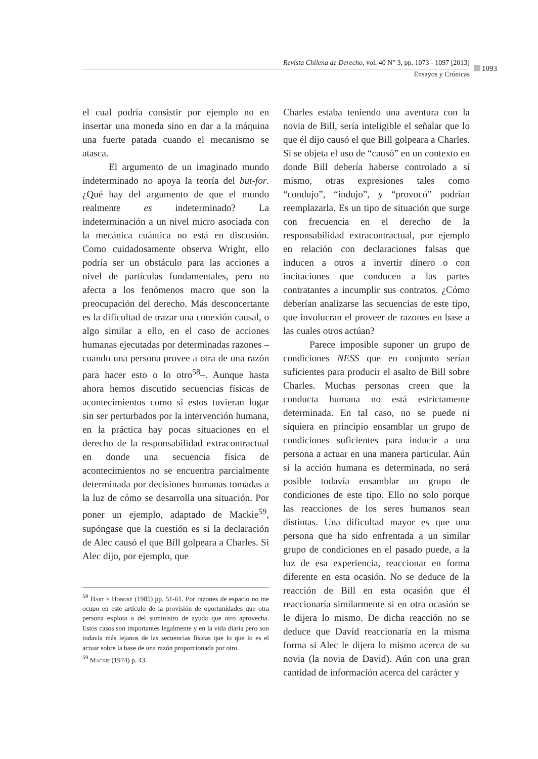Revista Chilena de Derecho, vol. 40 N° 3, pp. 1073 - 1097 [2013]
Ensayos y Crónicas
1093
el cual podría consistir por ejemplo no en insertar una moneda sino en dar a la máquina una fuerte patada cuando el mecanismo se atasca.
El argumento de un imaginado mundo indeterminado no apoya la teoría del but-for. ¿Qué hay del argumento de que el mundo realmente es indeterminado? La indeterminación a un nivel micro asociada con la mecánica cuántica no está en discusión. Como cuidadosamente observa Wright, ello podría ser un obstáculo para las acciones a nivel de partículas fundamentales, pero no afecta a los fenómenos macro que son la preocupación del derecho. Más desconcertante es la dificultad de trazar una conexión causal, o algo similar a ello, en el caso de acciones humanas ejecutadas por determinadas razones –cuando una persona provee a otra de una razón para hacer esto o lo otro<sup>58</sup>–. Aunque hasta ahora hemos discutido secuencias físicas de acontecimientos como si estos tuvieran lugar sin ser perturbados por la intervención humana, en la práctica hay pocas situaciones en el derecho de la responsabilidad extracontractual en donde una secuencia física de acontecimientos no se encuentra parcialmente determinada por decisiones humanas tomadas a la luz de cómo se desarrolla una situación. Por poner un ejemplo, adaptado de Mackie<sup>59</sup>, supóngase que la cuestión es si la declaración de Alec causó el que Bill golpeara a Charles. Si Alec dijo, por ejemplo, que
<sup>58</sup> Hart y Honoré (1985) pp. 51-61. Por razones de espacio no me ocupo en este artículo de la provisión de oportunidades que otra persona explota o del suministro de ayuda que otro aprovecha. Estos casos son importantes legalmente y en la vida diaria pero son todavía más lejanos de las secuencias físicas que lo que lo es el actuar sobre la base de una razón proporcionada por otro.
<sup>59</sup> Mackie (1974) p. 43.
Charles estaba teniendo una aventura con la novia de Bill, sería inteligible el señalar que lo que él dijo causó el que Bill golpeara a Charles. Si se objeta el uso de “causó” en un contexto en donde Bill debería haberse controlado a sí mismo, otras expresiones tales como “condujo”, “indujo”, y “provocó” podrían reemplazarla. Es un tipo de situación que surge con frecuencia en el derecho de la responsabilidad extracontractual, por ejemplo en relación con declaraciones falsas que inducen a otros a invertir dinero o con incitaciones que conducen a las partes contratantes a incumplir sus contratos. ¿Cómo deberían analizarse las secuencias de este tipo, que involucran el proveer de razones en base a las cuales otros actúan?
Parece imposible suponer un grupo de condiciones NESS que en conjunto serían suficientes para producir el asalto de Bill sobre Charles. Muchas personas creen que la conducta humana no está estrictamente determinada. En tal caso, no se puede ni siquiera en principio ensamblar un grupo de condiciones suficientes para inducir a una persona a actuar en una manera particular. Aún si la acción humana es determinada, no será posible todavía ensamblar un grupo de condiciones de este tipo. Ello no solo porque las reacciones de los seres humanos sean distintas. Una dificultad mayor es que una persona que ha sido enfrentada a un similar grupo de condiciones en el pasado puede, a la luz de esa experiencia, reaccionar en forma diferente en esta ocasión. No se deduce de la reacción de Bill en esta ocasión que él reaccionaría similarmente si en otra ocasión se le dijera lo mismo. De dicha reacción no se deduce que David reaccionaría en la misma forma si Alec le dijera lo mismo acerca de su novia (la novia de David). Aún con una gran cantidad de información acerca del carácter y